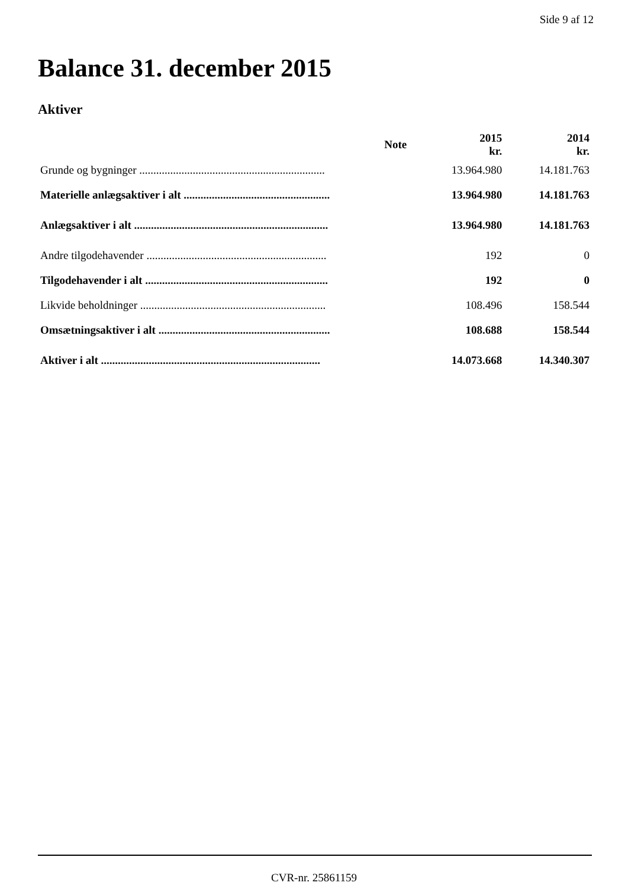Side 9 af 12
Balance 31. december 2015
Aktiver
| | Note | 2015 kr. | 2014 kr. |
| --- | --- | --- | --- |
| Grunde og bygninger .................................................................. | | 13.964.980 | 14.181.763 |
| Materielle anlægsaktiver i alt .................................................... | | 13.964.980 | 14.181.763 |
| Anlægsaktiver i alt ..................................................................... | | 13.964.980 | 14.181.763 |
| Andre tilgodehavender ................................................................ | | 192 | 0 |
| Tilgodehavender i alt ................................................................. | | 192 | 0 |
| Likvide beholdninger .................................................................. | | 108.496 | 158.544 |
| Omsætningsaktiver i alt ............................................................. | | 108.688 | 158.544 |
| Aktiver i alt .............................................................................. | | 14.073.668 | 14.340.307 |
CVR-nr. 25861159